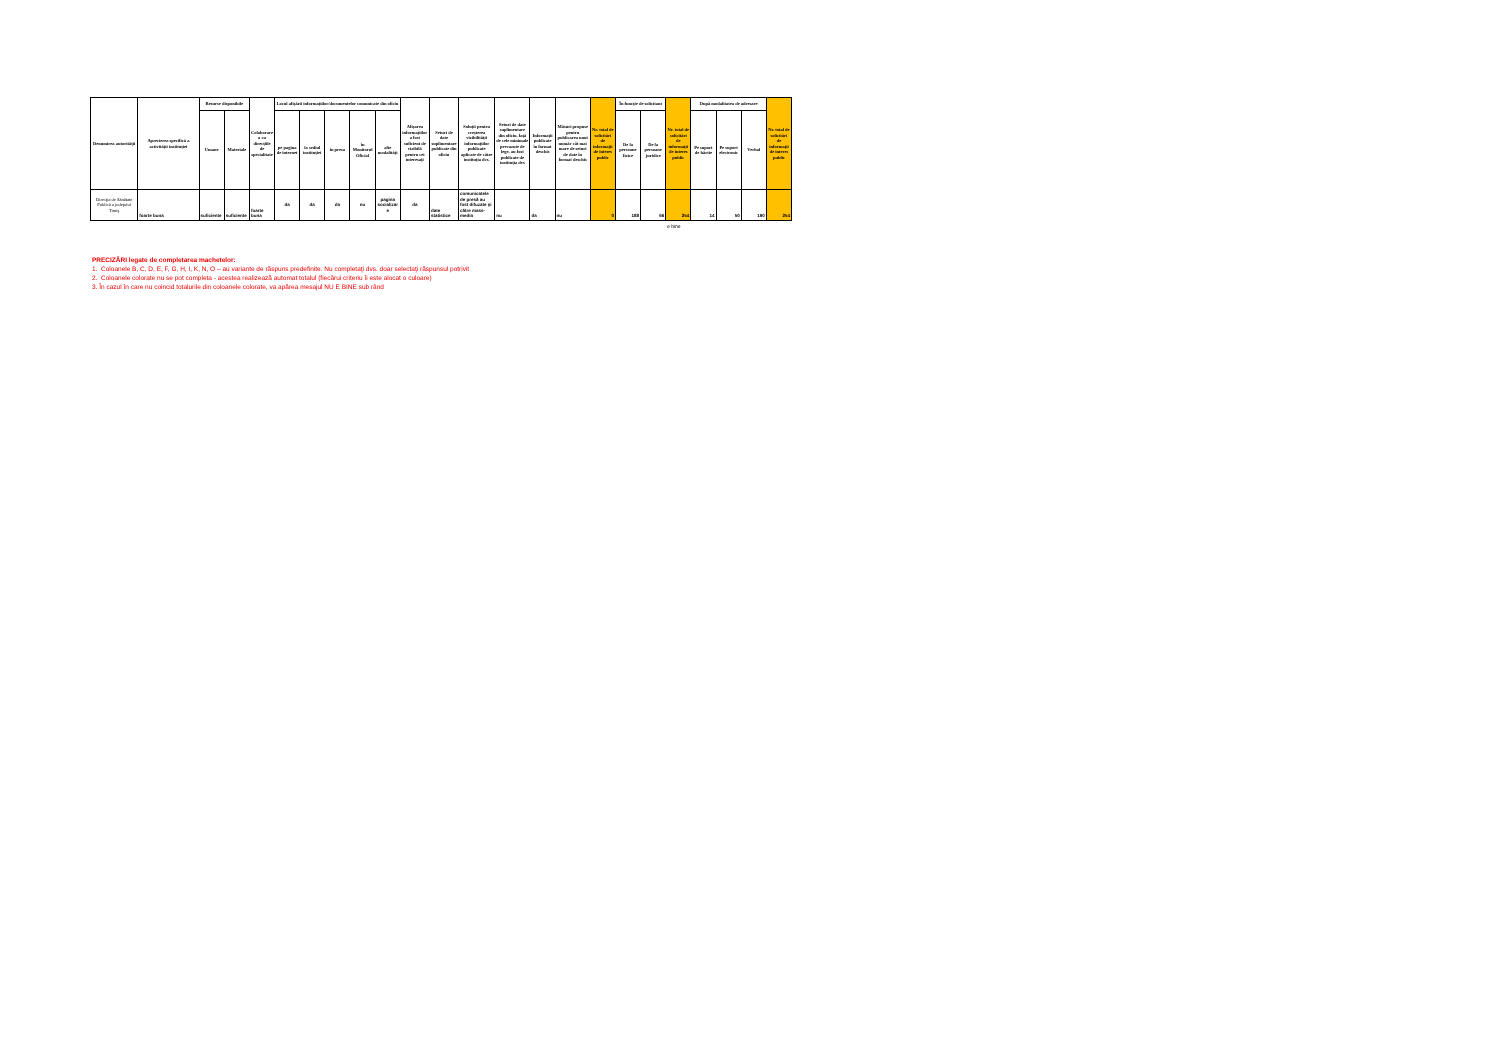| Denumirea autorităţii | Aprecierea specifică a activităţii instituţiei | Resurse disponibile | | Colaborarea cu direcţiile de specialitate | Locul afişării informaţiilor/documentelor comunicate din oficiu | | | | | Afişarea informaţiilor a fost suficient de vizibilă pentru cei interesaţi | Seturi de date suplimentare publicate din oficiu | Soluţii pentru creşterea vizibilităţii informaţiilor publicate aplicate de către instituţia dvs. | Seturi de date suplimentare din oficiu, faţă de cele minimale prevazute de lege, au fost publicate de instituţia dvs | Informaţii publicate în format deschis | Măsuri propuse pentru publicarea unui număr cât mai mare de seturi de date în format deschis | Nr. total de solicitări de informaţii de interes public | În funcţie de solicitant | | Nr. total de solicitări de informaţii de interes public | După modalitatea de adresare | | | Nr. total de solicitări de informaţii de interes public |
| --- | --- | --- | --- | --- | --- | --- | --- | --- | --- | --- | --- | --- | --- | --- | --- | --- | --- | --- | --- | --- | --- | --- | --- |
| | | Umane | Materiale | | pe pagina de internet | la sediul instituţiei | în presa | în Monitorul Oficial | alte modalităţi | | | | | | | | De la persoane fizice | De la persoane juridice | | Pe suport de hârtie | Pe suport electronic | Verbal | |
| Direcţia de Sănătate Publică a judeţului Timiş | foarte buna | suficiente | suficiente | foarte buna | da | da | da | nu | pagina socializare | da | date statistice | comunicatele de presă au fost difuzate şi către mass-media | nu | da | nu | 0 | 188 | 66 | 254 | 14 | 50 | 190 | 254 |
e bine
PRECIZĂRI legate de completarea machetelor:
1. Coloanele B, C, D, E, F, G, H, I, K, N, O – au variante de răspuns predefinite. Nu completaţi dvs. doar selectaţi răspunsul potrivit
2. Coloanele colorate nu se pot completa - acestea realizează automat totalul (fiecărui criteriu îi este alocat o culoare)
3. În cazul în care nu coincid totalurile din coloanele colorate, va apărea mesajul NU E BINE sub rând